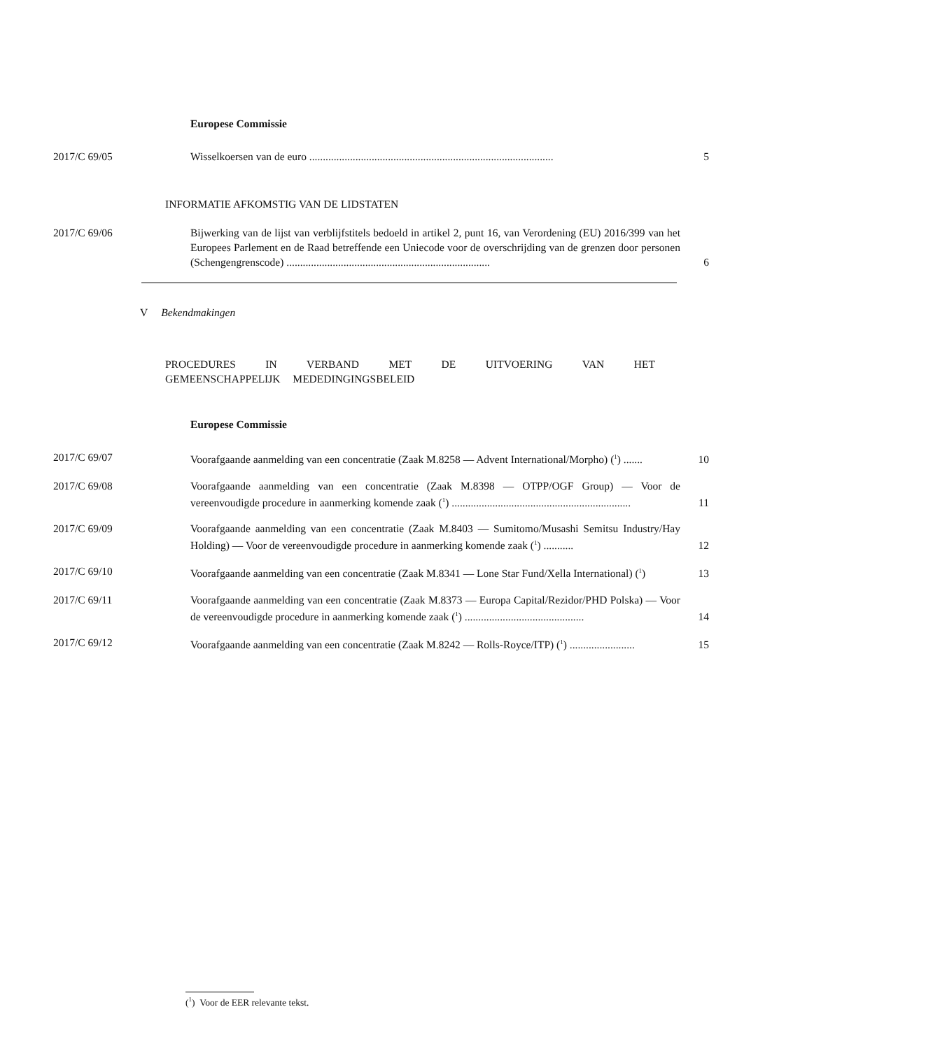Europese Commissie
2017/C 69/05 Wisselkoersen van de euro ..........................................................................................
5
INFORMATIE AFKOMSTIG VAN DE LIDSTATEN
2017/C 69/06 Bijwerking van de lijst van verblijfstitels bedoeld in artikel 2, punt 16, van Verordening (EU) 2016/399 van het Europees Parlement en de Raad betreffende een Uniecode voor de overschrijding van de grenzen door personen (Schengengrenscode) ...........................................................................
6
V Bekendmakingen
PROCEDURES IN VERBAND MET DE UITVOERING VAN HET GEMEENSCHAPPELIJK MEDEDINGINGSBELEID
Europese Commissie
2017/C 69/07 Voorafgaande aanmelding van een concentratie (Zaak M.8258 — Advent International/Morpho) (<sup>1</sup>) .......
10
2017/C 69/08 Voorafgaande aanmelding van een concentratie (Zaak M.8398 — OTPP/OGF Group) — Voor de vereenvoudigde procedure in aanmerking komende zaak (<sup>1</sup>) ..................................................................
11
2017/C 69/09 Voorafgaande aanmelding van een concentratie (Zaak M.8403 — Sumitomo/Musashi Semitsu Industry/Hay Holding) — Voor de vereenvoudigde procedure in aanmerking komende zaak (<sup>1</sup>) ...........
12
2017/C 69/10 Voorafgaande aanmelding van een concentratie (Zaak M.8341 — Lone Star Fund/Xella International) (<sup>1</sup>)
13
2017/C 69/11 Voorafgaande aanmelding van een concentratie (Zaak M.8373 — Europa Capital/Rezidor/PHD Polska) — Voor de vereenvoudigde procedure in aanmerking komende zaak (<sup>1</sup>) ............................................
14
2017/C 69/12 Voorafgaande aanmelding van een concentratie (Zaak M.8242 — Rolls-Royce/ITP) (<sup>1</sup>) ........................
15
(<sup>1</sup>) Voor de EER relevante tekst.